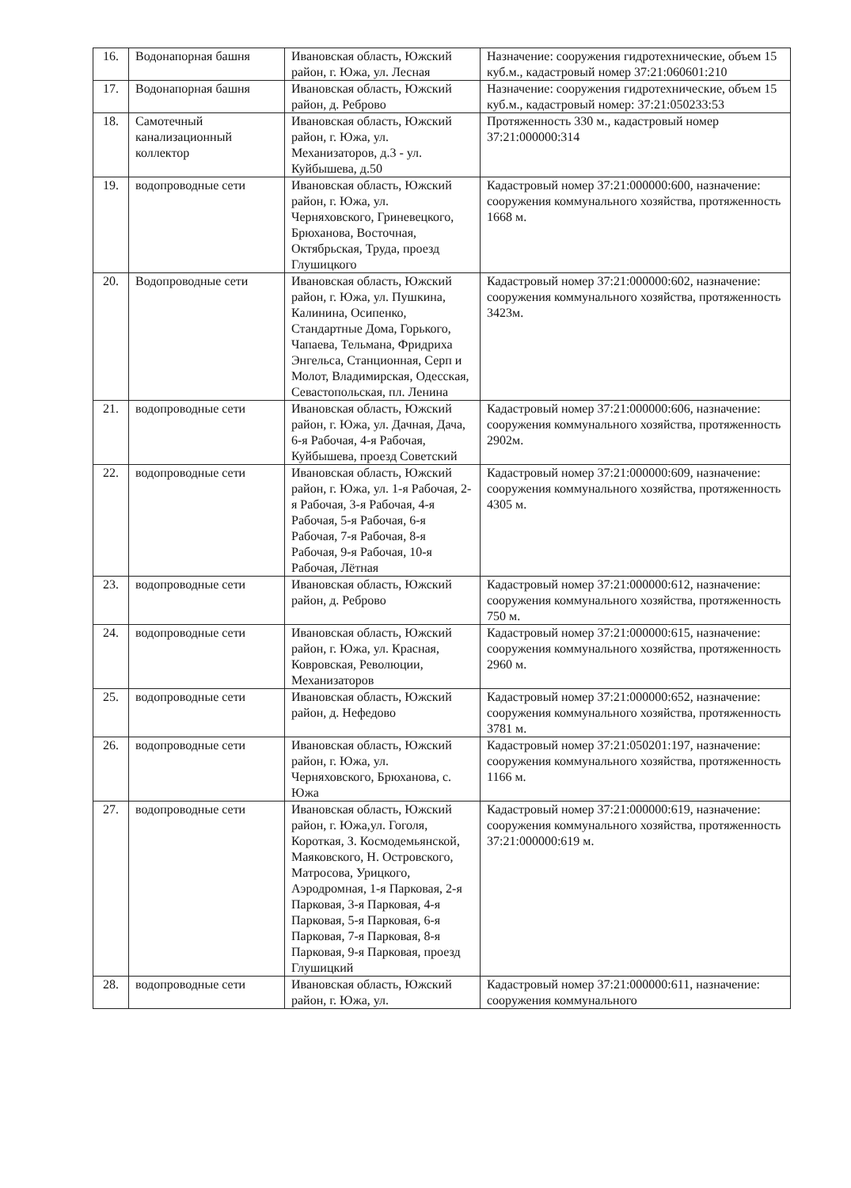| 16. | Водонапорная башня | Ивановская область, Южский район, г. Южа, ул. Лесная | Назначение: сооружения гидротехнические, объем 15 куб.м., кадастровый номер 37:21:060601:210 |
| 17. | Водонапорная башня | Ивановская область, Южский район, д. Реброво | Назначение: сооружения гидротехнические, объем 15 куб.м., кадастровый номер: 37:21:050233:53 |
| 18. | Самотечный канализационный коллектор | Ивановская область, Южский район, г. Южа, ул. Механизаторов, д.3 - ул. Куйбышева, д.50 | Протяженность 330 м., кадастровый номер 37:21:000000:314 |
| 19. | водопроводные сети | Ивановская область, Южский район, г. Южа, ул. Черняховского, Гриневецкого, Брюханова, Восточная, Октябрьская, Труда, проезд Глушицкого | Кадастровый номер 37:21:000000:600, назначение: сооружения коммунального хозяйства, протяженность 1668 м. |
| 20. | Водопроводные сети | Ивановская область, Южский район, г. Южа, ул. Пушкина, Калинина, Осипенко, Стандартные Дома, Горького, Чапаева, Тельмана, Фридриха Энгельса, Станционная, Серп и Молот, Владимирская, Одесская, Севастопольская, пл. Ленина | Кадастровый номер 37:21:000000:602, назначение: сооружения коммунального хозяйства, протяженность 3423м. |
| 21. | водопроводные сети | Ивановская область, Южский район, г. Южа, ул. Дачная, Дача, 6-я Рабочая, 4-я Рабочая, Куйбышева, проезд Советский | Кадастровый номер 37:21:000000:606, назначение: сооружения коммунального хозяйства, протяженность 2902м. |
| 22. | водопроводные сети | Ивановская область, Южский район, г. Южа, ул. 1-я Рабочая, 2-я Рабочая, 3-я Рабочая, 4-я Рабочая, 5-я Рабочая, 6-я Рабочая, 7-я Рабочая, 8-я Рабочая, 9-я Рабочая, 10-я Рабочая, Лётная | Кадастровый номер 37:21:000000:609, назначение: сооружения коммунального хозяйства, протяженность 4305 м. |
| 23. | водопроводные сети | Ивановская область, Южский район, д. Реброво | Кадастровый номер 37:21:000000:612, назначение: сооружения коммунального хозяйства, протяженность 750 м. |
| 24. | водопроводные сети | Ивановская область, Южский район, г. Южа, ул. Красная, Ковровская, Революции, Механизаторов | Кадастровый номер 37:21:000000:615, назначение: сооружения коммунального хозяйства, протяженность 2960 м. |
| 25. | водопроводные сети | Ивановская область, Южский район, д. Нефедово | Кадастровый номер 37:21:000000:652, назначение: сооружения коммунального хозяйства, протяженность 3781 м. |
| 26. | водопроводные сети | Ивановская область, Южский район, г. Южа, ул. Черняховского, Брюханова, с. Южа | Кадастровый номер 37:21:050201:197, назначение: сооружения коммунального хозяйства, протяженность 1166 м. |
| 27. | водопроводные сети | Ивановская область, Южский район, г. Южа,ул. Гоголя, Короткая, З. Космодемьянской, Маяковского, Н. Островского, Матросова, Урицкого, Аэродромная, 1-я Парковая, 2-я Парковая, 3-я Парковая, 4-я Парковая, 5-я Парковая, 6-я Парковая, 7-я Парковая, 8-я Парковая, 9-я Парковая, проезд Глушицкий | Кадастровый номер 37:21:000000:619, назначение: сооружения коммунального хозяйства, протяженность 37:21:000000:619 м. |
| 28. | водопроводные сети | Ивановская область, Южский район, г. Южа, ул. | Кадастровый номер 37:21:000000:611, назначение: сооружения коммунального |